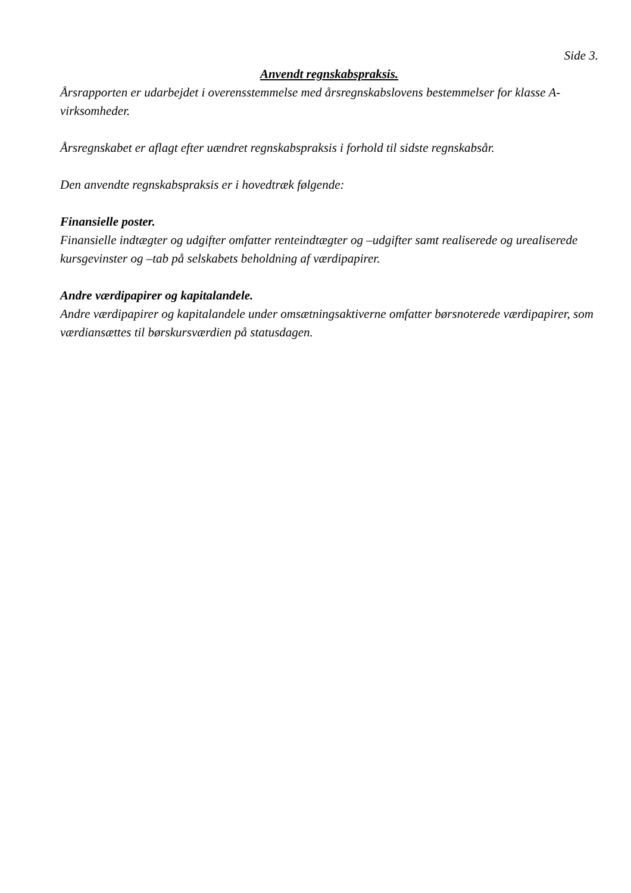Side 3.
Anvendt regnskabspraksis.
Årsrapporten er udarbejdet i overensstemmelse med årsregnskabslovens bestemmelser for klasse A-virksomheder.
Årsregnskabet er aflagt efter uændret regnskabspraksis i forhold til sidste regnskabsår.
Den anvendte regnskabspraksis er i hovedtræk følgende:
Finansielle poster.
Finansielle indtægter og udgifter omfatter renteindtægter og –udgifter samt realiserede og urealiserede kursgevinster og –tab på selskabets beholdning af værdipapirer.
Andre værdipapirer og kapitalandele.
Andre værdipapirer og kapitalandele under omsætningsaktiverne omfatter børsnoterede værdipapirer, som værdiansættes til børskursværdien på statusdagen.